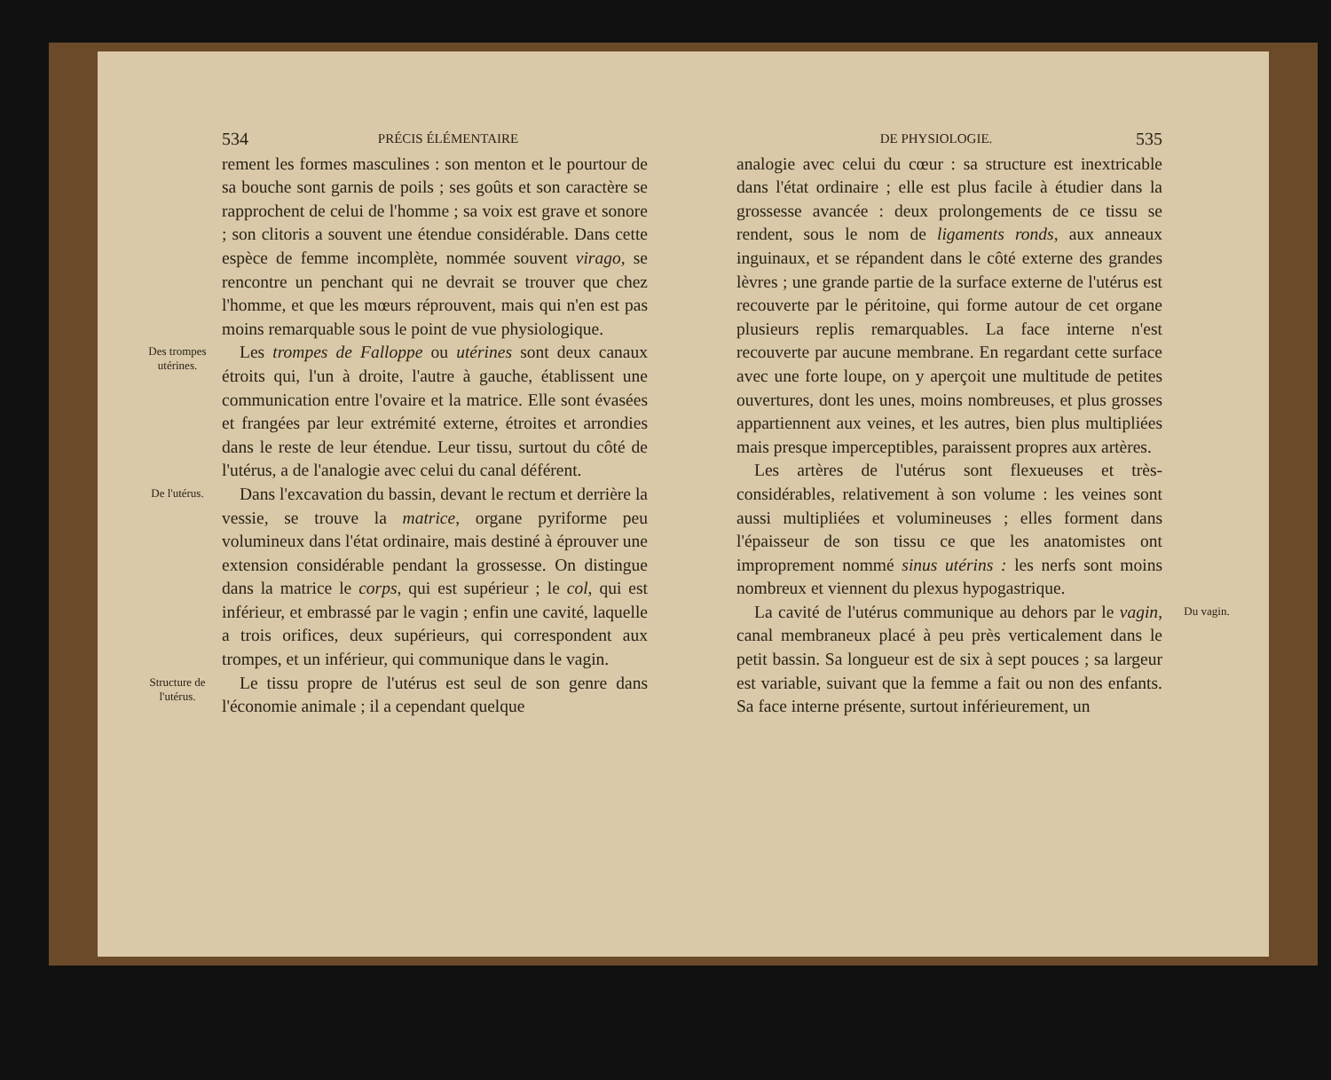534 PRÉCIS ÉLÉMENTAIRE
rement les formes masculines : son menton et le pourtour de sa bouche sont garnis de poils ; ses goûts et son caractère se rapprochent de celui de l'homme ; sa voix est grave et sonore ; son clitoris a souvent une étendue considérable. Dans cette espèce de femme incomplète, nommée souvent virago, se rencontre un penchant qui ne devrait se trouver que chez l'homme, et que les mœurs réprouvent, mais qui n'en est pas moins remarquable sous le point de vue physiologique.
Des trompes utérines.
Les trompes de Falloppe ou utérines sont deux canaux étroits qui, l'un à droite, l'autre à gauche, établissent une communication entre l'ovaire et la matrice. Elle sont évasées et frangées par leur extrémité externe, étroites et arrondies dans le reste de leur étendue. Leur tissu, surtout du côté de l'utérus, a de l'analogie avec celui du canal déférent.
De l'utérus.
Dans l'excavation du bassin, devant le rectum et derrière la vessie, se trouve la matrice, organe pyriforme peu volumineux dans l'état ordinaire, mais destiné à éprouver une extension considérable pendant la grossesse. On distingue dans la matrice le corps, qui est supérieur ; le col, qui est inférieur, et embrassé par le vagin ; enfin une cavité, laquelle a trois orifices, deux supérieurs, qui correspondent aux trompes, et un inférieur, qui communique dans le vagin.
Structure de l'utérus.
Le tissu propre de l'utérus est seul de son genre dans l'économie animale ; il a cependant quelque
DE PHYSIOLOGIE. 535
analogie avec celui du cœur : sa structure est inextricable dans l'état ordinaire ; elle est plus facile à étudier dans la grossesse avancée : deux prolongements de ce tissu se rendent, sous le nom de ligaments ronds, aux anneaux inguinaux, et se répandent dans le côté externe des grandes lèvres ; une grande partie de la surface externe de l'utérus est recouverte par le péritoine, qui forme autour de cet organe plusieurs replis remarquables. La face interne n'est recouverte par aucune membrane. En regardant cette surface avec une forte loupe, on y aperçoit une multitude de petites ouvertures, dont les unes, moins nombreuses, et plus grosses appartiennent aux veines, et les autres, bien plus multipliées mais presque imperceptibles, paraissent propres aux artères.
Les artères de l'utérus sont flexueuses et très-considérables, relativement à son volume : les veines sont aussi multipliées et volumineuses ; elles forment dans l'épaisseur de son tissu ce que les anatomistes ont improprement nommé sinus utérins : les nerfs sont moins nombreux et viennent du plexus hypogastrique.
La cavité de l'utérus communique au dehors par le vagin, canal membraneux placé à peu près verticalement dans le petit bassin. Sa longueur est de six à sept pouces ; sa largeur est variable, suivant que la femme a fait ou non des enfants. Sa face interne présente, surtout inférieurement, un
Du vagin.